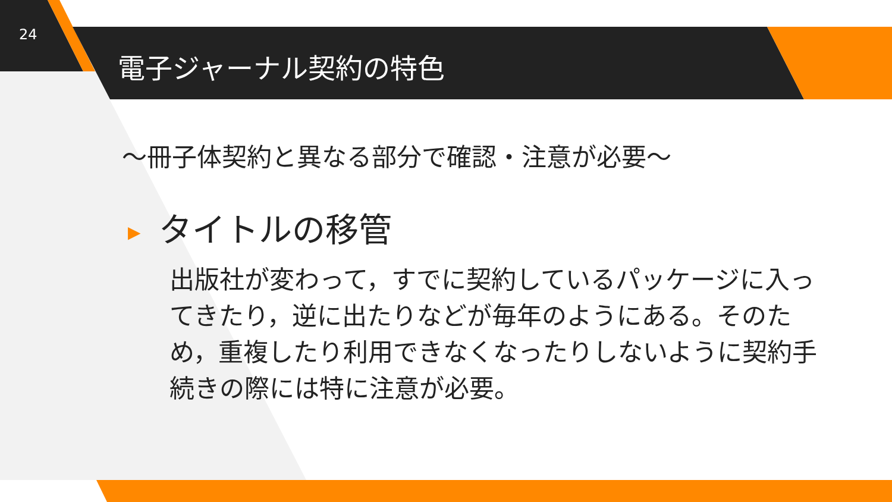24
電子ジャーナル契約の特色
～冊子体契約と異なる部分で確認・注意が必要～
▶ タイトルの移管
出版社が変わって，すでに契約しているパッケージに入ってきたり，逆に出たりなどが毎年のようにある。そのため，重複したり利用できなくなったりしないように契約手続きの際には特に注意が必要。